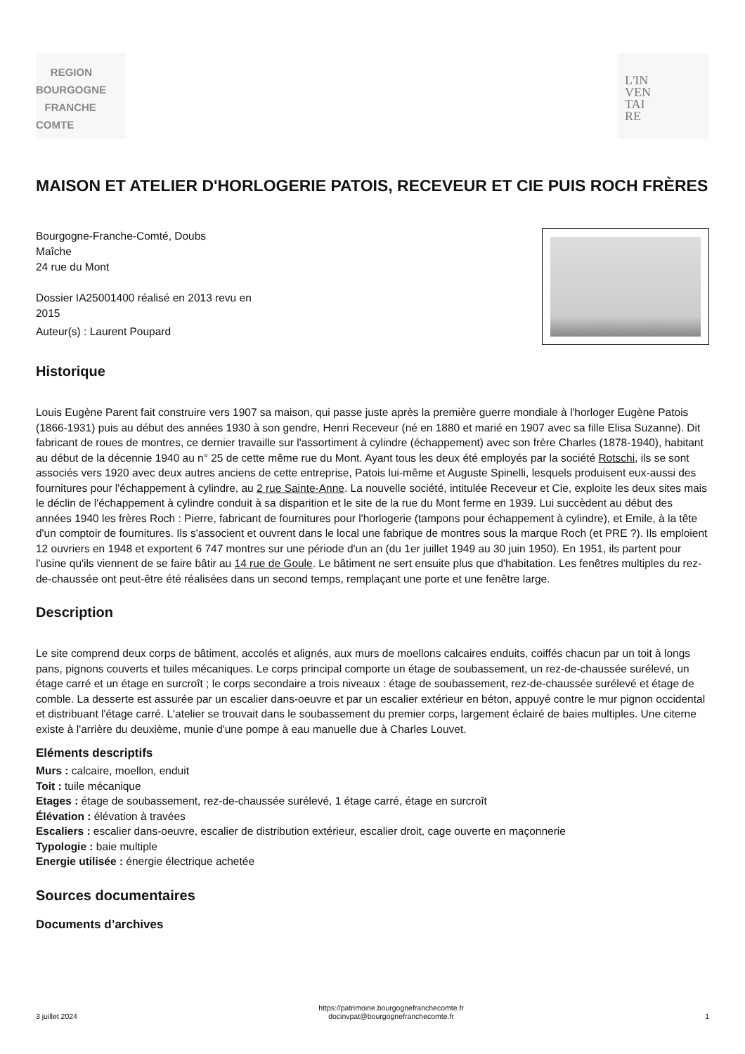REGION
BOURGOGNE
FRANCHE
COMTE
L'IN
VEN
TAI
RE
MAISON ET ATELIER D'HORLOGERIE PATOIS, RECEVEUR ET CIE PUIS ROCH FRÈRES
Bourgogne-Franche-Comté, Doubs
Maîche
24 rue du Mont
Dossier IA25001400 réalisé en 2013 revu en
2015
Auteur(s) : Laurent Poupard
Historique
Louis Eugène Parent fait construire vers 1907 sa maison, qui passe juste après la première guerre mondiale à l'horloger Eugène Patois (1866-1931) puis au début des années 1930 à son gendre, Henri Receveur (né en 1880 et marié en 1907 avec sa fille Elisa Suzanne). Dit fabricant de roues de montres, ce dernier travaille sur l'assortiment à cylindre (échappement) avec son frère Charles (1878-1940), habitant au début de la décennie 1940 au n° 25 de cette même rue du Mont. Ayant tous les deux été employés par la société Rotschi, ils se sont associés vers 1920 avec deux autres anciens de cette entreprise, Patois lui-même et Auguste Spinelli, lesquels produisent eux-aussi des fournitures pour l'échappement à cylindre, au 2 rue Sainte-Anne. La nouvelle société, intitulée Receveur et Cie, exploite les deux sites mais le déclin de l'échappement à cylindre conduit à sa disparition et le site de la rue du Mont ferme en 1939. Lui succèdent au début des années 1940 les frères Roch : Pierre, fabricant de fournitures pour l'horlogerie (tampons pour échappement à cylindre), et Emile, à la tête d'un comptoir de fournitures. Ils s'associent et ouvrent dans le local une fabrique de montres sous la marque Roch (et PRE ?). Ils emploient 12 ouvriers en 1948 et exportent 6 747 montres sur une période d'un an (du 1er juillet 1949 au 30 juin 1950). En 1951, ils partent pour l'usine qu'ils viennent de se faire bâtir au 14 rue de Goule. Le bâtiment ne sert ensuite plus que d'habitation. Les fenêtres multiples du rez-de-chaussée ont peut-être été réalisées dans un second temps, remplaçant une porte et une fenêtre large.
Description
Le site comprend deux corps de bâtiment, accolés et alignés, aux murs de moellons calcaires enduits, coiffés chacun par un toit à longs pans, pignons couverts et tuiles mécaniques. Le corps principal comporte un étage de soubassement, un rez-de-chaussée surélevé, un étage carré et un étage en surcroît ; le corps secondaire a trois niveaux : étage de soubassement, rez-de-chaussée surélevé et étage de comble. La desserte est assurée par un escalier dans-oeuvre et par un escalier extérieur en béton, appuyé contre le mur pignon occidental et distribuant l'étage carré. L'atelier se trouvait dans le soubassement du premier corps, largement éclairé de baies multiples. Une citerne existe à l'arrière du deuxième, munie d'une pompe à eau manuelle due à Charles Louvet.
Eléments descriptifs
Murs : calcaire, moellon, enduit
Toit : tuile mécanique
Etages : étage de soubassement, rez-de-chaussée surélevé, 1 étage carré, étage en surcroît
Élévation : élévation à travées
Escaliers : escalier dans-oeuvre, escalier de distribution extérieur, escalier droit, cage ouverte en maçonnerie
Typologie : baie multiple
Energie utilisée : énergie électrique achetée
Sources documentaires
Documents d’archives
3 juillet 2024 https://patrimoine.bourgognefranchecomte.fr
docinvpat@bourgognefranchecomte.fr 1